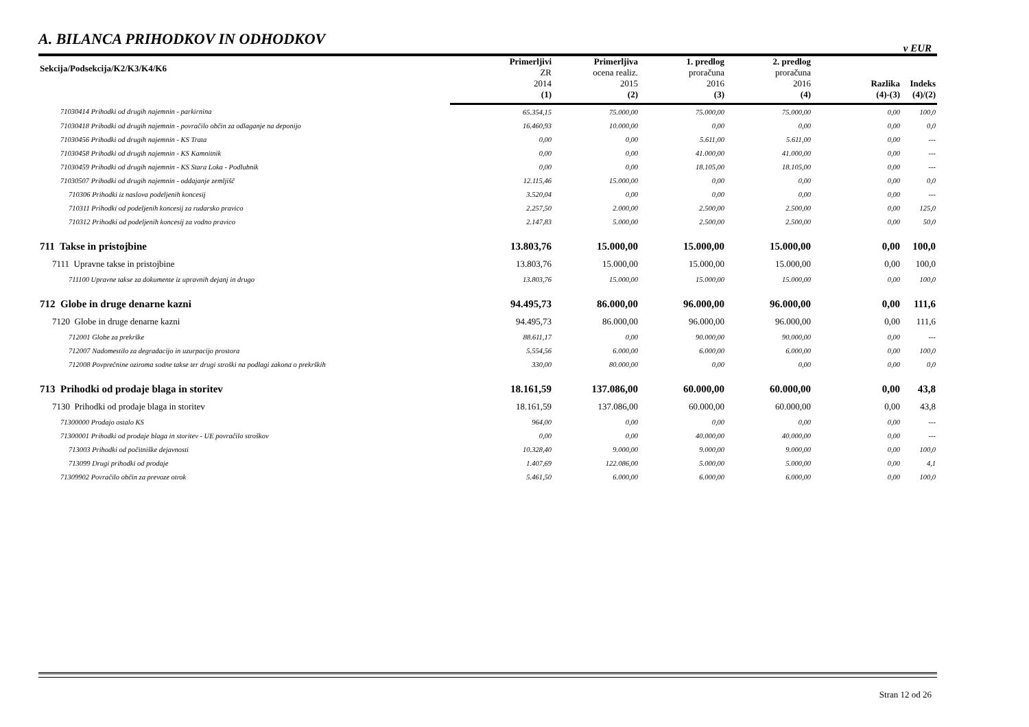A. BILANCA PRIHODKOV IN ODHODKOV
v EUR
| Sekcija/Podsekcija/K2/K3/K4/K6 | Primerljivi ZR 2014 | Primerljiva ocena realiz. 2015 | 1. predlog proračuna 2016 | 2. predlog proračuna 2016 | Razlika | Indeks | |
| --- | --- | --- | --- | --- | --- | --- | --- |
| | (1) | (2) | (3) | (4) | (4)-(3) | (4)/(2) | |
| | 71030414 Prihodki od drugih najemnin - parkirnina | 65.354,15 | 75.000,00 | 75.000,00 | 75.000,00 | 0,00 | 100,0 |
| 71030418 Prihodki od drugih najemnin - povračilo občin za odlaganje na deponijo | 16.460,93 | 10.000,00 | 0,00 | 0,00 | 0,00 | 0,0 | |
| 71030456 Prihodki od drugih najemnin - KS Trata | 0,00 | 0,00 | 5.611,00 | 5.611,00 | 0,00 | --- | |
| 71030458 Prihodki od drugih najemnin - KS Kamnitnik | 0,00 | 0,00 | 41.000,00 | 41.000,00 | 0,00 | --- | |
| 71030459 Prihodki od drugih najemnin - KS Stara Loka - Podlubnik | 0,00 | 0,00 | 18.105,00 | 18.105,00 | 0,00 | --- | |
| 71030507 Prihodki od drugih najemnin - oddajanje zemljišč | 12.115,46 | 15.000,00 | 0,00 | 0,00 | 0,00 | 0,0 | |
| 710306 Prihodki iz naslova podeljenih koncesij | 3.520,04 | 0,00 | 0,00 | 0,00 | 0,00 | --- | |
| 710311 Prihodki od podeljenih koncesij za rudarsko pravico | 2.257,50 | 2.000,00 | 2.500,00 | 2.500,00 | 0,00 | 125,0 | |
| 710312 Prihodki od podeljenih koncesij za vodno pravico | 2.147,83 | 5.000,00 | 2.500,00 | 2.500,00 | 0,00 | 50,0 | |
| 711 Takse in pristojbine | 13.803,76 | 15.000,00 | 15.000,00 | 15.000,00 | 0,00 | 100,0 | |
| 7111 Upravne takse in pristojbine | 13.803,76 | 15.000,00 | 15.000,00 | 15.000,00 | 0,00 | 100,0 | |
| 711100 Upravne takse za dokumente iz upravnih dejanj in drugo | 13.803,76 | 15.000,00 | 15.000,00 | 15.000,00 | 0,00 | 100,0 | |
| 712 Globe in druge denarne kazni | 94.495,73 | 86.000,00 | 96.000,00 | 96.000,00 | 0,00 | 111,6 | |
| 7120 Globe in druge denarne kazni | 94.495,73 | 86.000,00 | 96.000,00 | 96.000,00 | 0,00 | 111,6 | |
| 712001 Globe za prekrške | 88.611,17 | 0,00 | 90.000,00 | 90.000,00 | 0,00 | --- | |
| 712007 Nadomestilo za degradacijo in uzurpacijo prostora | 5.554,56 | 6.000,00 | 6.000,00 | 6.000,00 | 0,00 | 100,0 | |
| 712008 Povprečnine oziroma sodne takse ter drugi stroški na podlagi zakona o prekrških | 330,00 | 80.000,00 | 0,00 | 0,00 | 0,00 | 0,0 | |
| 713 Prihodki od prodaje blaga in storitev | 18.161,59 | 137.086,00 | 60.000,00 | 60.000,00 | 0,00 | 43,8 | |
| 7130 Prihodki od prodaje blaga in storitev | 18.161,59 | 137.086,00 | 60.000,00 | 60.000,00 | 0,00 | 43,8 | |
| 71300000 Prodajo ostalo KS | 964,00 | 0,00 | 0,00 | 0,00 | 0,00 | --- | |
| 71300001 Prihodki od prodaje blaga in storitev - UE povračilo stroškov | 0,00 | 0,00 | 40.000,00 | 40.000,00 | 0,00 | --- | |
| 713003 Prihodki od počitniške dejavnosti | 10.328,40 | 9.000,00 | 9.000,00 | 9.000,00 | 0,00 | 100,0 | |
| 713099 Drugi prihodki od prodaje | 1.407,69 | 122.086,00 | 5.000,00 | 5.000,00 | 0,00 | 4,1 | |
| 71309902 Povračilo občin za prevoze otrok | 5.461,50 | 6.000,00 | 6.000,00 | 6.000,00 | 0,00 | 100,0 | |
Stran 12 od 26